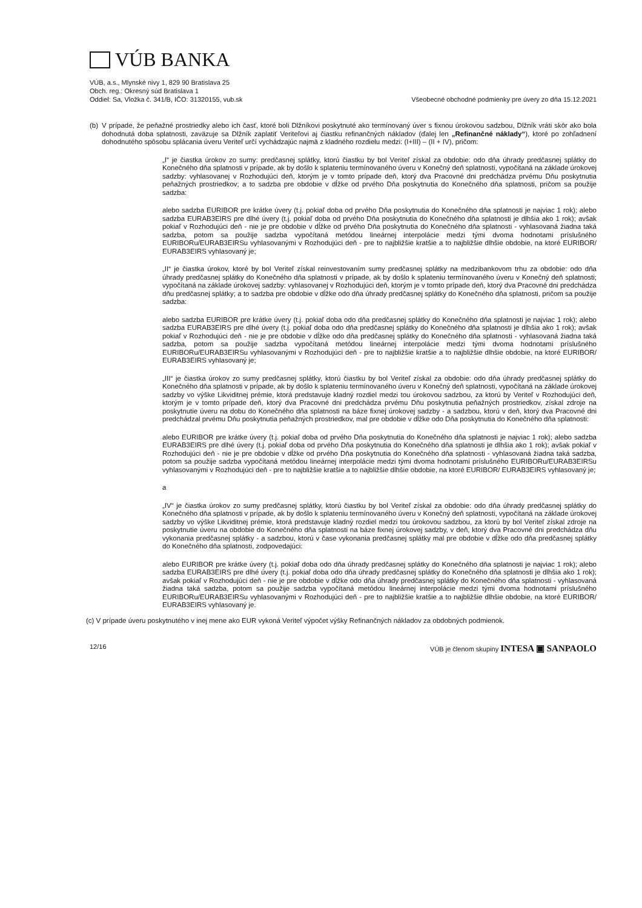VÚB BANKA
VÚB, a.s., Mlynské nivy 1, 829 90 Bratislava 25
Obch. reg.: Okresný súd Bratislava 1
Oddiel: Sa, Vložka č. 341/B, IČO: 31320155, vub.sk
Všeobecné obchodné podmienky pre úvery zo dňa 15.12.2021
(b) V prípade, že peňažné prostriedky alebo ich časť, ktoré boli Dlžníkovi poskytnuté ako termínovaný úver s fixnou úrokovou sadzbou, Dlžník vráti skôr ako bola dohodnutá doba splatnosti, zaväzuje sa Dlžník zaplatiť Veriteľovi aj čiastku refinančných nákladov (ďalej len „Refinančné náklady“), ktoré po zohľadnení dohodnutého spôsobu splácania úveru Veriteľ určí vychádzajúc najmä z kladného rozdielu medzi: (I+III) – (II + IV), pričom:
„I“ je čiastka úrokov zo sumy: predčasnej splátky, ktorú čiastku by bol Veriteľ získal za obdobie: odo dňa úhrady predčasnej splátky do Konečného dňa splatnosti v prípade, ak by došlo k splateniu termínovaného úveru v Konečný deň splatnosti, vypočítaná na základe úrokovej sadzby: vyhlasovanej v Rozhodujúci deň, ktorým je v tomto prípade deň, ktorý dva Pracovné dni predchádza prvému Dňu poskytnutia peňažných prostriedkov; a to sadzba pre obdobie v dĺžke od prvého Dňa poskytnutia do Konečného dňa splatnosti, pričom sa použije sadzba:
alebo sadzba EURIBOR pre krátke úvery (t.j. pokiaľ doba od prvého Dňa poskytnutia do Konečného dňa splatnosti je najviac 1 rok); alebo sadzba EURAB3EIRS pre dlhé úvery (t.j. pokiaľ doba od prvého Dňa poskytnutia do Konečného dňa splatnosti je dlhšia ako 1 rok); avšak pokiaľ v Rozhodujúci deň - nie je pre obdobie v dĺžke od prvého Dňa poskytnutia do Konečného dňa splatnosti - vyhlasovaná žiadna taká sadzba, potom sa použije sadzba vypočítaná metódou lineárnej interpolácie medzi tými dvoma hodnotami príslušného EURIBORu/EURAB3EIRSu vyhlasovanými v Rozhodujúci deň - pre to najbližšie kratšie a to najbližšie dlhšie obdobie, na ktoré EURIBOR/ EURAB3EIRS vyhlasovaný je;
„II“ je čiastka úrokov, ktoré by bol Veriteľ získal reinvestovaním sumy predčasnej splátky na medzibankovom trhu za obdobie: odo dňa úhrady predčasnej splátky do Konečného dňa splatnosti v prípade, ak by došlo k splateniu termínovaného úveru v Konečný deň splatnosti; vypočítaná na základe úrokovej sadzby: vyhlasovanej v Rozhodujúci deň, ktorým je v tomto prípade deň, ktorý dva Pracovné dni predchádza dňu predčasnej splátky; a to sadzba pre obdobie v dĺžke odo dňa úhrady predčasnej splátky do Konečného dňa splatnosti, pričom sa použije sadzba:
alebo sadzba EURIBOR pre krátke úvery (t.j. pokiaľ doba odo dňa predčasnej splátky do Konečného dňa splatnosti je najviac 1 rok); alebo sadzba EURAB3EIRS pre dlhé úvery (t.j. pokiaľ doba odo dňa predčasnej splátky do Konečného dňa splatnosti je dlhšia ako 1 rok); avšak pokiaľ v Rozhodujúci deň - nie je pre obdobie v dĺžke odo dňa predčasnej splátky do Konečného dňa splatnosti - vyhlasovaná žiadna taká sadzba, potom sa použije sadzba vypočítaná metódou lineárnej interpolácie medzi tými dvoma hodnotami príslušného EURIBORu/EURAB3EIRSu vyhlasovanými v Rozhodujúci deň - pre to najbližšie kratšie a to najbližšie dlhšie obdobie, na ktoré EURIBOR/ EURAB3EIRS vyhlasovaný je;
„III“ je čiastka úrokov zo sumy predčasnej splátky, ktorú čiastku by bol Veriteľ získal za obdobie: odo dňa úhrady predčasnej splátky do Konečného dňa splatnosti v prípade, ak by došlo k splateniu termínovaného úveru v Konečný deň splatnosti, vypočítaná na základe úrokovej sadzby vo výške Likviditnej prémie, ktorá predstavuje kladný rozdiel medzi tou úrokovou sadzbou, za ktorú by Veriteľ v Rozhodujúci deň, ktorým je v tomto prípade deň, ktorý dva Pracovné dni predchádza prvému Dňu poskytnutia peňažných prostriedkov, získal zdroje na poskytnutie úveru na dobu do Konečného dňa splatnosti na báze fixnej úrokovej sadzby - a sadzbou, ktorú v deň, ktorý dva Pracovné dni predchádzal prvému Dňu poskytnutia peňažných prostriedkov, mal pre obdobie v dĺžke odo Dňa poskytnutia do Konečného dňa splatnosti:
alebo EURIBOR pre krátke úvery (t.j. pokiaľ doba od prvého Dňa poskytnutia do Konečného dňa splatnosti je najviac 1 rok); alebo sadzba EURAB3EIRS pre dlhé úvery (t.j. pokiaľ doba od prvého Dňa poskytnutia do Konečného dňa splatnosti je dlhšia ako 1 rok); avšak pokiaľ v Rozhodujúci deň - nie je pre obdobie v dĺžke od prvého Dňa poskytnutia do Konečného dňa splatnosti - vyhlasovaná žiadna taká sadzba, potom sa použije sadzba vypočítaná metódou lineárnej interpolácie medzi tými dvoma hodnotami príslušného EURIBORu/EURAB3EIRSu vyhlasovanými v Rozhodujúci deň - pre to najbližšie kratšie a to najbližšie dlhšie obdobie, na ktoré EURIBOR/ EURAB3EIRS vyhlasovaný je;
a
„IV“ je čiastka úrokov zo sumy predčasnej splátky, ktorú čiastku by bol Veriteľ získal za obdobie: odo dňa úhrady predčasnej splátky do Konečného dňa splatnosti v prípade, ak by došlo k splateniu termínovaného úveru v Konečný deň splatnosti, vypočítaná na základe úrokovej sadzby vo výške Likviditnej prémie, ktorá predstavuje kladný rozdiel medzi tou úrokovou sadzbou, za ktorú by bol Veriteľ získal zdroje na poskytnutie úveru na obdobie do Konečného dňa splatnosti na báze fixnej úrokovej sadzby, v deň, ktorý dva Pracovné dni predchádza dňu vykonania predčasnej splátky - a sadzbou, ktorú v čase vykonania predčasnej splátky mal pre obdobie v dĺžke odo dňa predčasnej splátky do Konečného dňa splatnosti, zodpovedajúci:
alebo EURIBOR pre krátke úvery (t.j. pokiaľ doba odo dňa úhrady predčasnej splátky do Konečného dňa splatnosti je najviac 1 rok); alebo sadzba EURAB3EIRS pre dlhé úvery (t.j. pokiaľ doba odo dňa úhrady predčasnej splátky do Konečného dňa splatnosti je dlhšia ako 1 rok); avšak pokiaľ v Rozhodujúci deň - nie je pre obdobie v dĺžke odo dňa úhrady predčasnej splátky do Konečného dňa splatnosti - vyhlasovaná žiadna taká sadzba, potom sa použije sadzba vypočítaná metódou lineárnej interpolácie medzi tými dvoma hodnotami príslušného EURIBORu/EURAB3EIRSu vyhlasovanými v Rozhodujúci deň - pre to najbližšie kratšie a to najbližšie dlhšie obdobie, na ktoré EURIBOR/ EURAB3EIRS vyhlasovaný je.
(c) V prípade úveru poskytnutého v inej mene ako EUR vykoná Veriteľ výpočet výšky Refinančných nákladov za obdobných podmienok.
12/16 VÚB je členom skupiny INTESA ▣ SANPAOLO